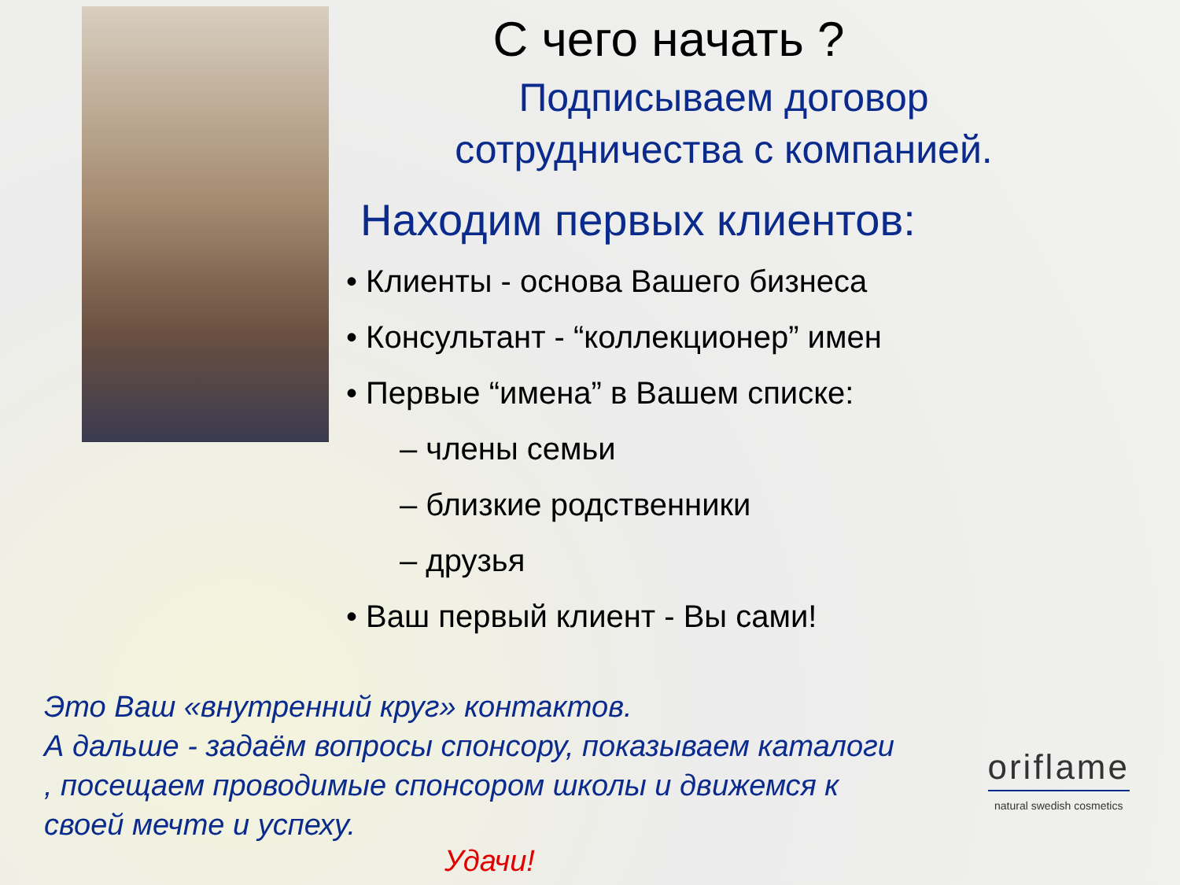С чего начать ?
Подписываем договор сотрудничества с компанией.
Находим первых клиентов:
• Клиенты - основа Вашего бизнеса
• Консультант - “коллекционер” имен
• Первые “имена” в Вашем списке:
– члены семьи
– близкие родственники
– друзья
• Ваш первый клиент - Вы сами!
Это Ваш «внутренний круг» контактов.
А дальше - задаём вопросы спонсору, показываем каталоги , посещаем проводимые спонсором школы и движемся к своей мечте и успеху.
Удачи!
oriflame
natural swedish cosmetics